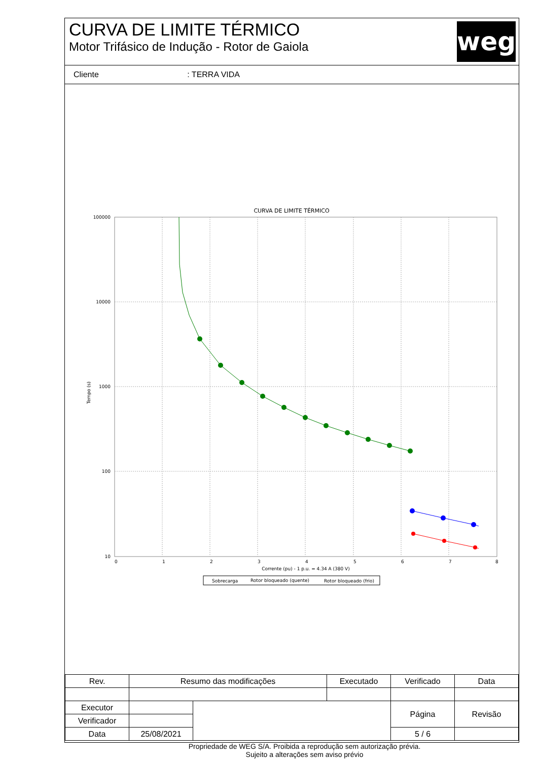CURVA DE LIMITE TÉRMICO
Motor Trifásico de Indução - Rotor de Gaiola
weg
Cliente : TERRA VIDA
CURVA DE LIMITE TÉRMICO
100000
10000
1000
100
10
0
1
2
3
4
5
6
7
8
Corrente (pu) - 1 p.u. = 4.34 A (380 V)
Tempo (s)
Sobrecarga
Rotor bloqueado (quente)
Rotor bloqueado (frio)
| Rev. | Resumo das modificações | | Executado | Verificado | Data |
| Executor | | | | Página | Revisão |
| Verificador | | | | | |
| Data | 25/08/2021 | | | 5 / 6 | |
Propriedade de WEG S/A. Proibida a reprodução sem autorização prévia.
Sujeito a alterações sem aviso prévio